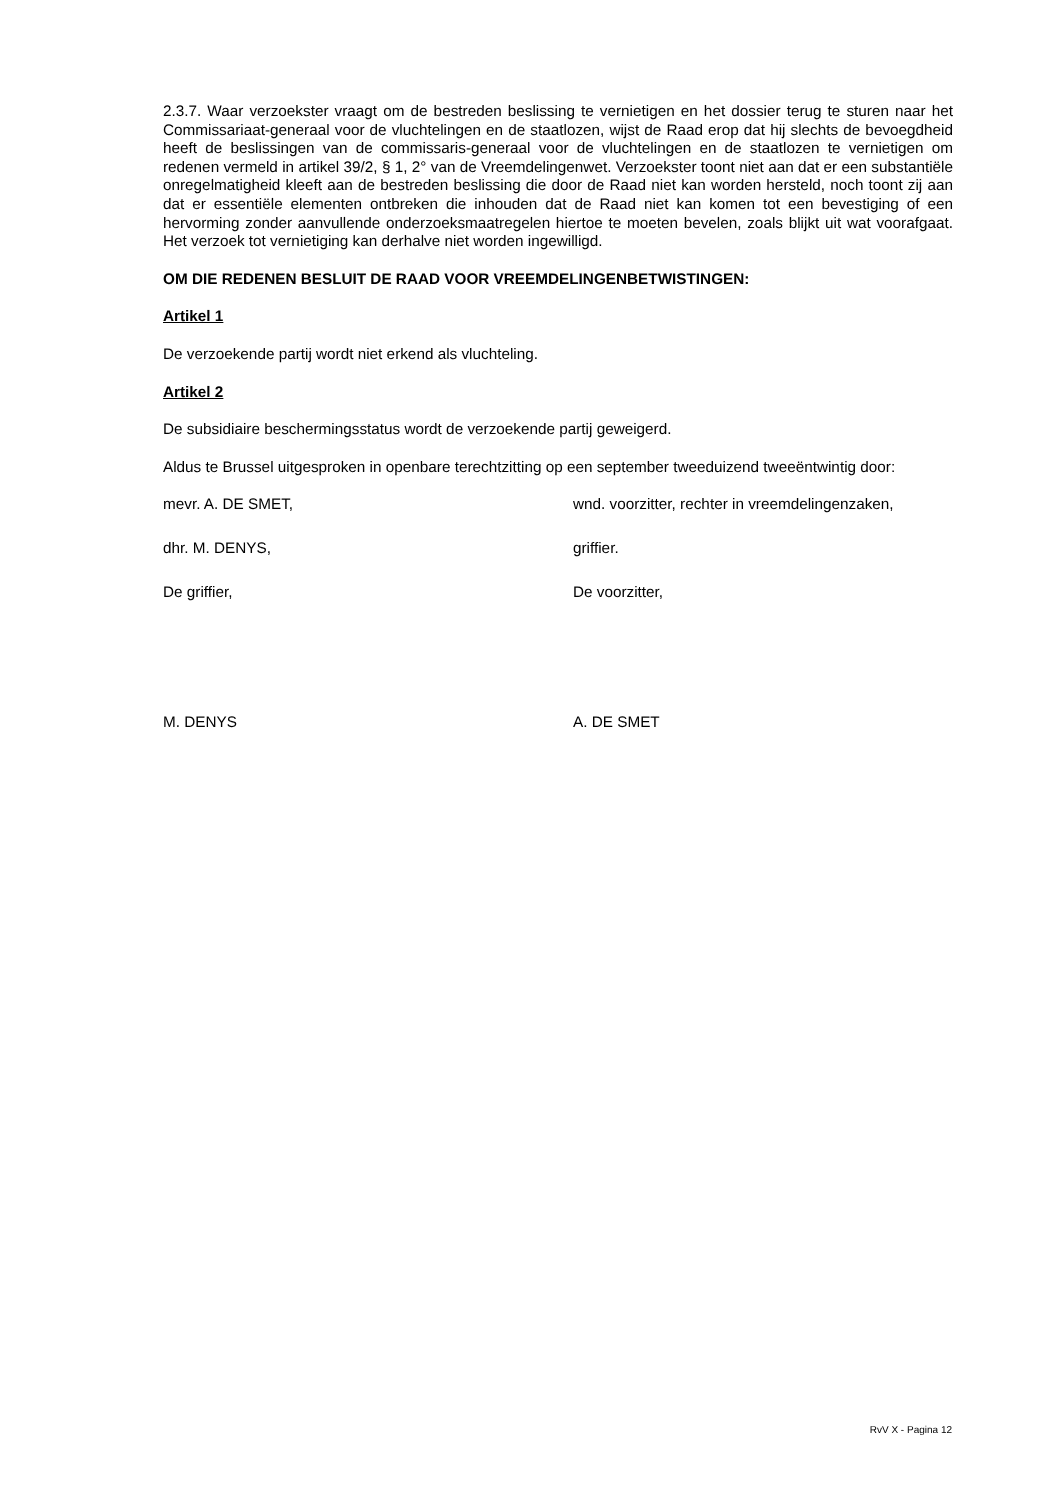2.3.7. Waar verzoekster vraagt om de bestreden beslissing te vernietigen en het dossier terug te sturen naar het Commissariaat-generaal voor de vluchtelingen en de staatlozen, wijst de Raad erop dat hij slechts de bevoegdheid heeft de beslissingen van de commissaris-generaal voor de vluchtelingen en de staatlozen te vernietigen om redenen vermeld in artikel 39/2, § 1, 2° van de Vreemdelingenwet. Verzoekster toont niet aan dat er een substantiële onregelmatigheid kleeft aan de bestreden beslissing die door de Raad niet kan worden hersteld, noch toont zij aan dat er essentiële elementen ontbreken die inhouden dat de Raad niet kan komen tot een bevestiging of een hervorming zonder aanvullende onderzoeksmaatregelen hiertoe te moeten bevelen, zoals blijkt uit wat voorafgaat. Het verzoek tot vernietiging kan derhalve niet worden ingewilligd.
OM DIE REDENEN BESLUIT DE RAAD VOOR VREEMDELINGENBETWISTINGEN:
Artikel 1
De verzoekende partij wordt niet erkend als vluchteling.
Artikel 2
De subsidiaire beschermingsstatus wordt de verzoekende partij geweigerd.
Aldus te Brussel uitgesproken in openbare terechtzitting op een september tweeduizend tweeëntwintig door:
mevr. A. DE SMET, wnd. voorzitter, rechter in vreemdelingenzaken,
dhr. M. DENYS, griffier.
De griffier, De voorzitter,
M. DENYS A. DE SMET
RvV X - Pagina 12